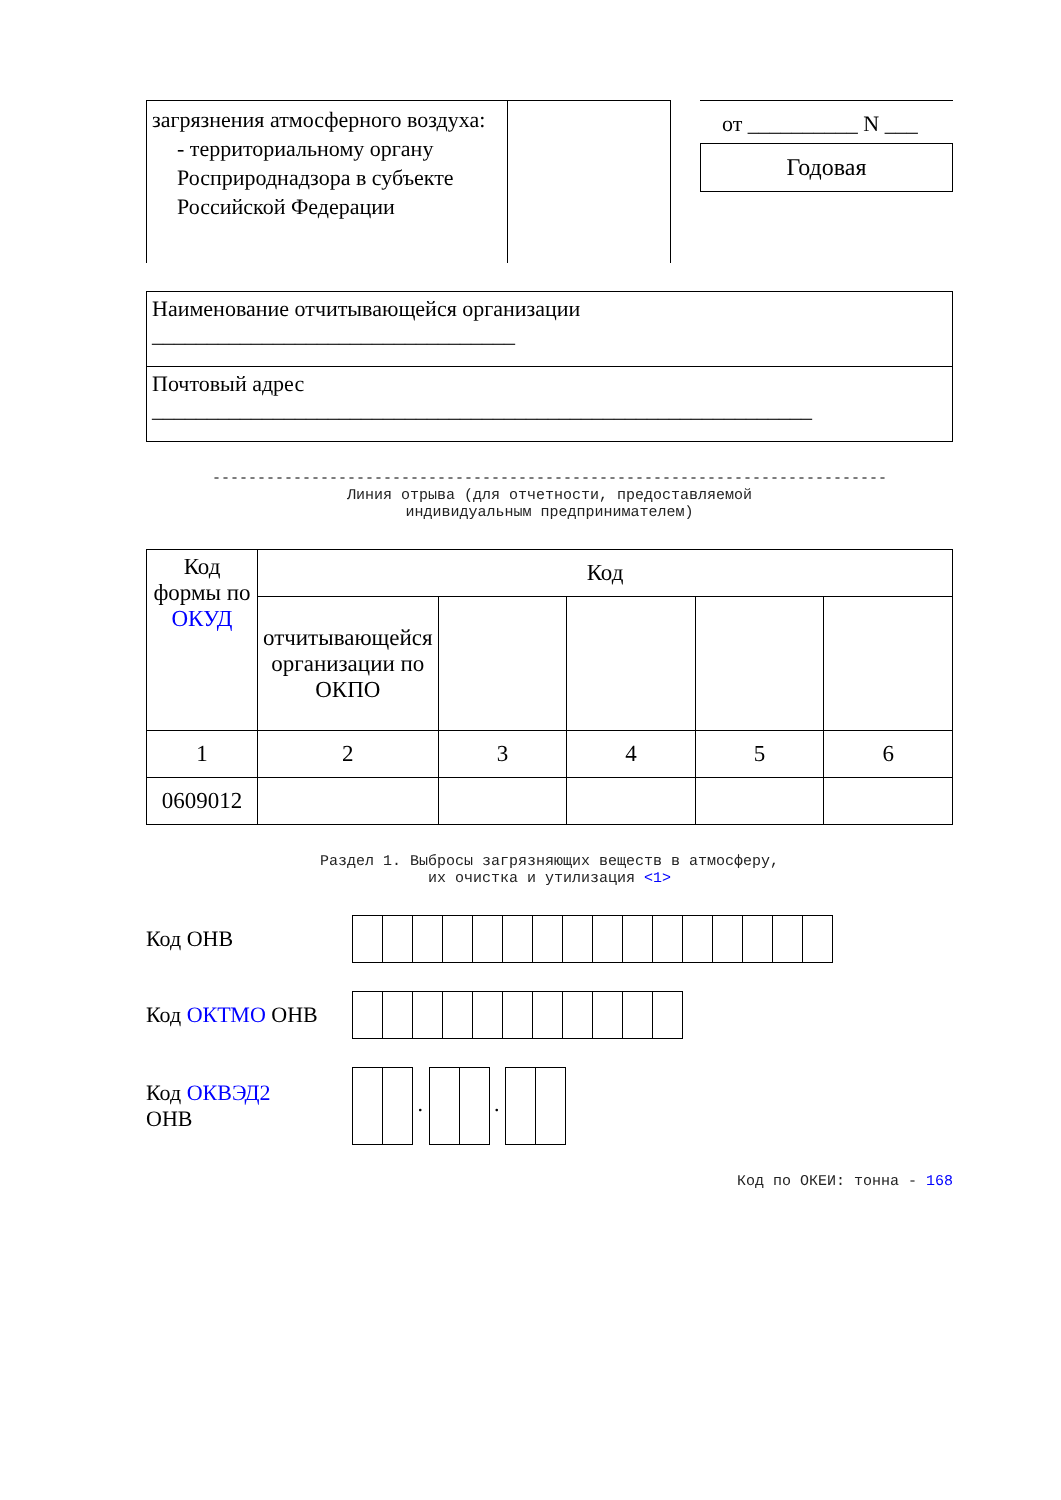| загрязнения атмосферного воздуха: - территориальному органу Росприроднадзора в субъекте Российской Федерации | |
от __________ N ___
Годовая
| Наименование отчитывающейся организации _________________________________ |
| Почтовый адрес ____________________________________________________________ |
---------------------------------------------------------------------------
Линия отрыва (для отчетности, предоставляемой
индивидуальным предпринимателем)
| Код формы по ОКУД | Код | | | | |
| | отчитывающейся организации по ОКПО | | | | |
| 1 | 2 | 3 | 4 | 5 | 6 |
| 0609012 | | | | | |
Раздел 1. Выбросы загрязняющих веществ в атмосферу,
их очистка и утилизация <1>
Код ОНВ
Код ОКТМО ОНВ
Код ОКВЭД2
ОНВ
. .
Код по ОКЕИ: тонна - 168